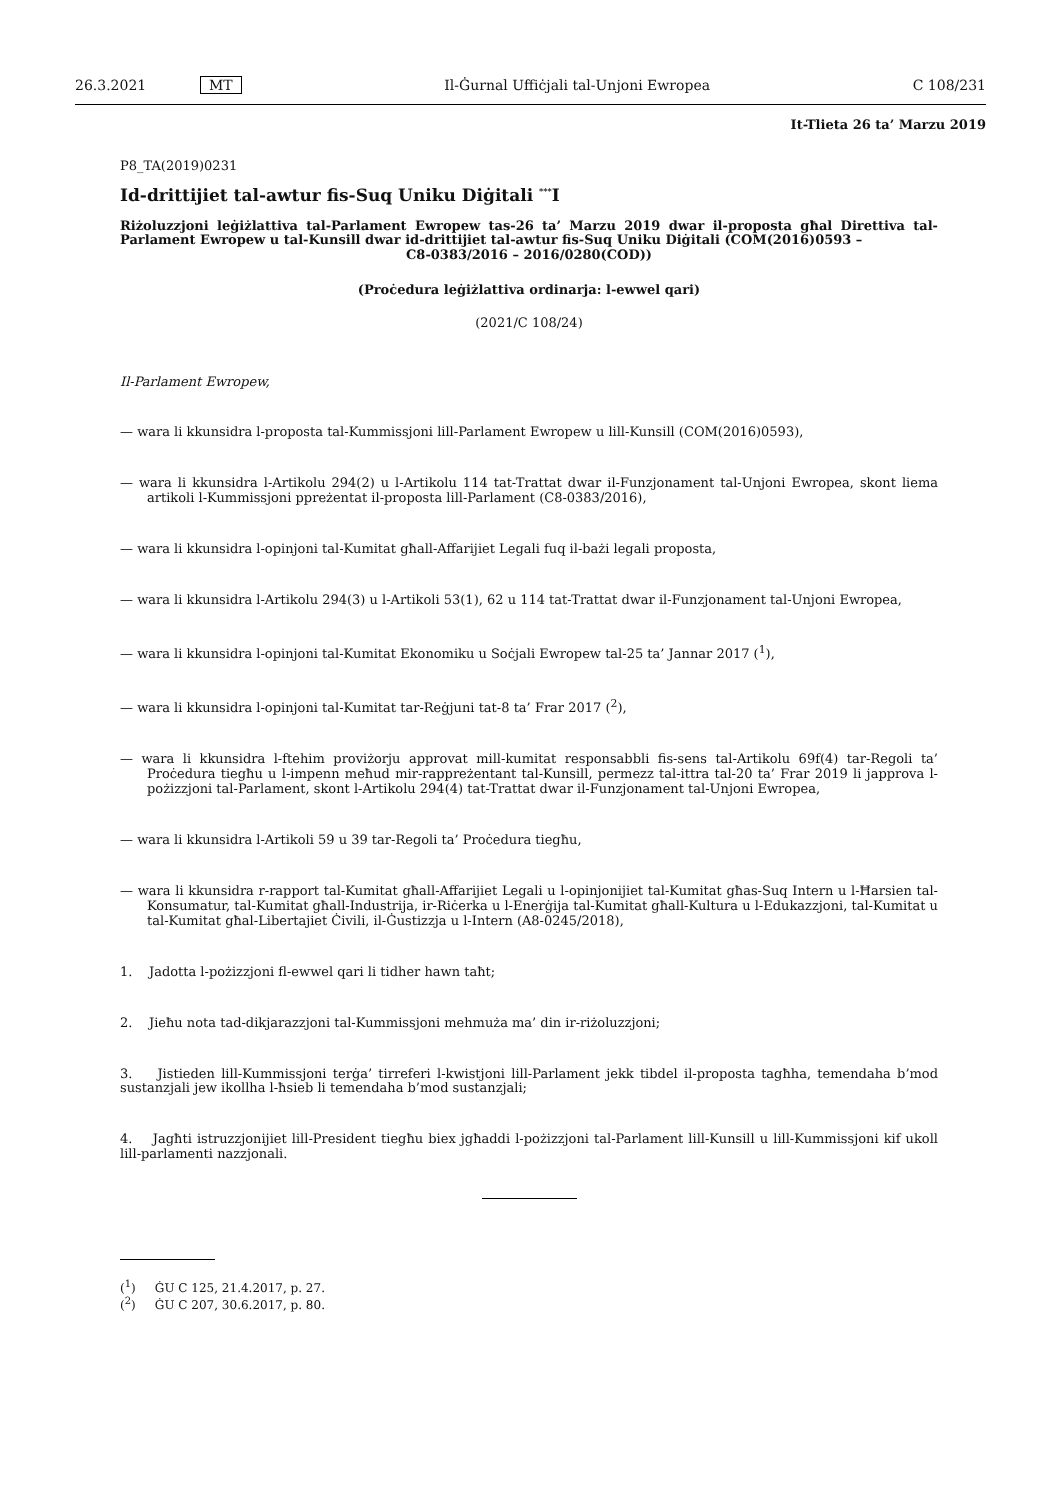26.3.2021 MT Il-Ġurnal Uffiċjali tal-Unjoni Ewropea C 108/231
It-Tlieta 26 ta’ Marzu 2019
P8_TA(2019)0231
Id-drittijiet tal-awtur fis-Suq Uniku Diġitali <sup>***</sup>I
Riżoluzzjoni leġiżlattiva tal-Parlament Ewropew tas-26 ta’ Marzu 2019 dwar il-proposta għal Direttiva tal-Parlament Ewropew u tal-Kunsill dwar id-drittijiet tal-awtur fis-Suq Uniku Diġitali (COM(2016)0593 –
C8-0383/2016 – 2016/0280(COD))
(Proċedura leġiżlattiva ordinarja: l-ewwel qari)
(2021/C 108/24)
Il-Parlament Ewropew,
— wara li kkunsidra l-proposta tal-Kummissjoni lill-Parlament Ewropew u lill-Kunsill (COM(2016)0593),
— wara li kkunsidra l-Artikolu 294(2) u l-Artikolu 114 tat-Trattat dwar il-Funzjonament tal-Unjoni Ewropea, skont liema artikoli l-Kummissjoni ppreżentat il-proposta lill-Parlament (C8-0383/2016),
— wara li kkunsidra l-opinjoni tal-Kumitat għall-Affarijiet Legali fuq il-bażi legali proposta,
— wara li kkunsidra l-Artikolu 294(3) u l-Artikoli 53(1), 62 u 114 tat-Trattat dwar il-Funzjonament tal-Unjoni Ewropea,
— wara li kkunsidra l-opinjoni tal-Kumitat Ekonomiku u Soċjali Ewropew tal-25 ta’ Jannar 2017 (<sup>1</sup>),
— wara li kkunsidra l-opinjoni tal-Kumitat tar-Reġjuni tat-8 ta’ Frar 2017 (<sup>2</sup>),
— wara li kkunsidra l-ftehim proviżorju approvat mill-kumitat responsabbli fis-sens tal-Artikolu 69f(4) tar-Regoli ta’ Proċedura tiegħu u l-impenn meħud mir-rappreżentant tal-Kunsill, permezz tal-ittra tal-20 ta’ Frar 2019 li japprova l-pożizzjoni tal-Parlament, skont l-Artikolu 294(4) tat-Trattat dwar il-Funzjonament tal-Unjoni Ewropea,
— wara li kkunsidra l-Artikoli 59 u 39 tar-Regoli ta’ Proċedura tiegħu,
— wara li kkunsidra r-rapport tal-Kumitat għall-Affarijiet Legali u l-opinjonijiet tal-Kumitat għas-Suq Intern u l-Ħarsien tal-Konsumatur, tal-Kumitat għall-Industrija, ir-Riċerka u l-Enerġija tal-Kumitat għall-Kultura u l-Edukazzjoni, tal-Kumitat u tal-Kumitat għal-Libertajiet Ċivili, il-Ġustizzja u l-Intern (A8-0245/2018),
1. Jadotta l-pożizzjoni fl-ewwel qari li tidher hawn taħt;
2. Jieħu nota tad-dikjarazzjoni tal-Kummissjoni mehmuża ma’ din ir-riżoluzzjoni;
3. Jistieden lill-Kummissjoni terġa’ tirreferi l-kwistjoni lill-Parlament jekk tibdel il-proposta tagħha, temendaha b’mod sustanzjali jew ikollha l-ħsieb li temendaha b’mod sustanzjali;
4. Jagħti istruzzjonijiet lill-President tiegħu biex jgħaddi l-pożizzjoni tal-Parlament lill-Kunsill u lill-Kummissjoni kif ukoll lill-parlamenti nazzjonali.
(<sup>1</sup>) ĠU C 125, 21.4.2017, p. 27.
(<sup>2</sup>) ĠU C 207, 30.6.2017, p. 80.